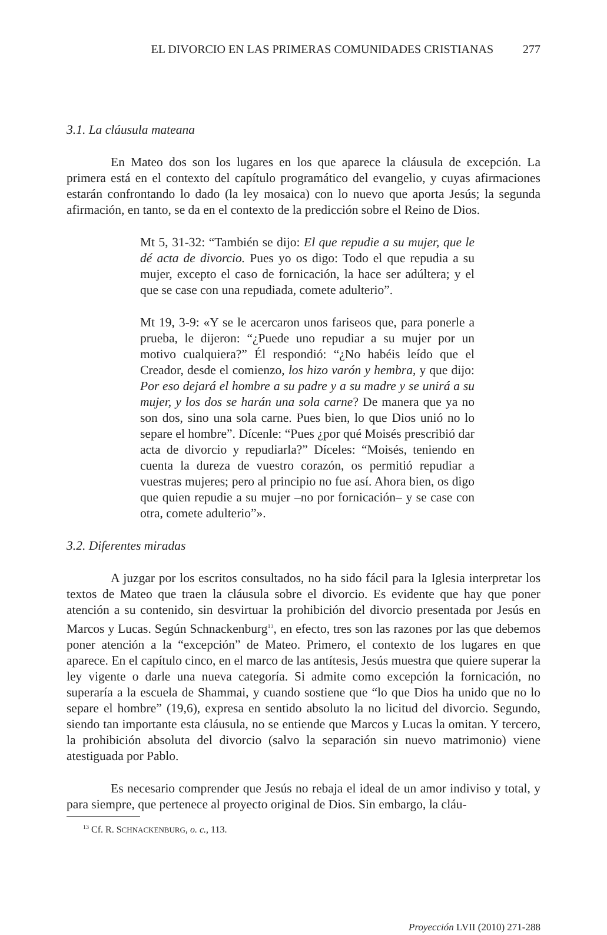EL DIVORCIO EN LAS PRIMERAS COMUNIDADES CRISTIANAS 277
3.1. La cláusula mateana
En Mateo dos son los lugares en los que aparece la cláusula de excepción. La primera está en el contexto del capítulo programático del evangelio, y cuyas afirmaciones estarán confrontando lo dado (la ley mosaica) con lo nuevo que aporta Jesús; la segunda afirmación, en tanto, se da en el contexto de la predicción sobre el Reino de Dios.
Mt 5, 31-32: “También se dijo: El que repudie a su mujer, que le dé acta de divorcio. Pues yo os digo: Todo el que repudia a su mujer, excepto el caso de fornicación, la hace ser adúltera; y el que se case con una repudiada, comete adulterio”.
Mt 19, 3-9: «Y se le acercaron unos fariseos que, para ponerle a prueba, le dijeron: “¿Puede uno repudiar a su mujer por un motivo cualquiera?” Él respondió: “¿No habéis leído que el Creador, desde el comienzo, los hizo varón y hembra, y que dijo: Por eso dejará el hombre a su padre y a su madre y se unirá a su mujer, y los dos se harán una sola carne? De manera que ya no son dos, sino una sola carne. Pues bien, lo que Dios unió no lo separe el hombre”. Dícenle: “Pues ¿por qué Moisés prescribió dar acta de divorcio y repudiarla?” Díceles: “Moisés, teniendo en cuenta la dureza de vuestro corazón, os permitió repudiar a vuestras mujeres; pero al principio no fue así. Ahora bien, os digo que quien repudie a su mujer –no por fornicación– y se case con otra, comete adulterio”».
3.2. Diferentes miradas
A juzgar por los escritos consultados, no ha sido fácil para la Iglesia interpretar los textos de Mateo que traen la cláusula sobre el divorcio. Es evidente que hay que poner atención a su contenido, sin desvirtuar la prohibición del divorcio presentada por Jesús en Marcos y Lucas. Según Schnackenburg<sup>13</sup>, en efecto, tres son las razones por las que debemos poner atención a la “excepción” de Mateo. Primero, el contexto de los lugares en que aparece. En el capítulo cinco, en el marco de las antítesis, Jesús muestra que quiere superar la ley vigente o darle una nueva categoría. Si admite como excepción la fornicación, no superaría a la escuela de Shammai, y cuando sostiene que “lo que Dios ha unido que no lo separe el hombre” (19,6), expresa en sentido absoluto la no licitud del divorcio. Segundo, siendo tan importante esta cláusula, no se entiende que Marcos y Lucas la omitan. Y tercero, la prohibición absoluta del divorcio (salvo la separación sin nuevo matrimonio) viene atestiguada por Pablo.
Es necesario comprender que Jesús no rebaja el ideal de un amor indiviso y total, y para siempre, que pertenece al proyecto original de Dios. Sin embargo, la cláu-
<sup>13</sup> Cf. R. SCHNACKENBURG, o. c., 113.
Proyección LVII (2010) 271-288